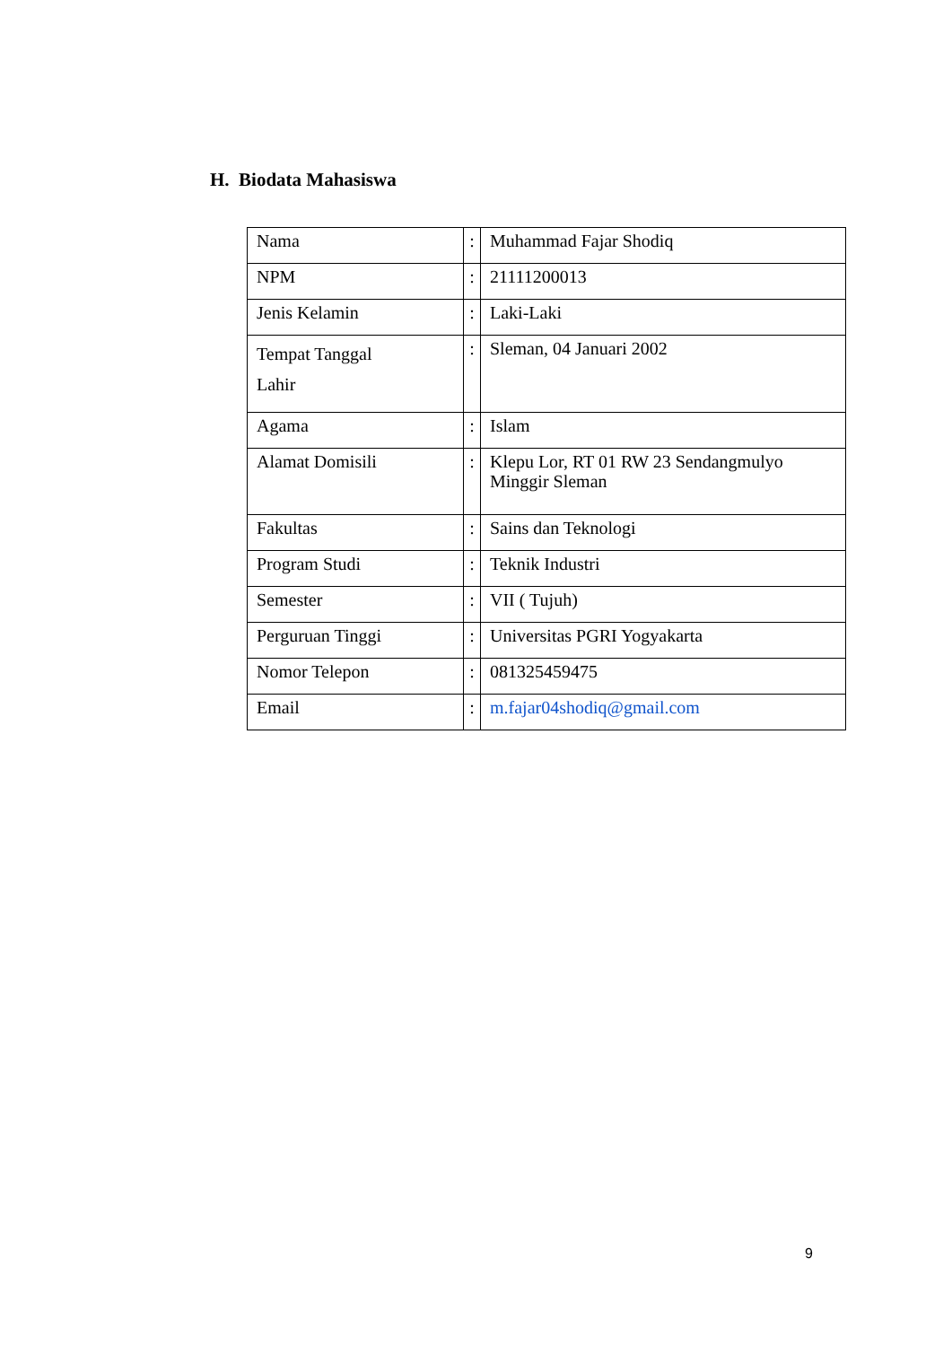H. Biodata Mahasiswa
| Nama | : | Muhammad Fajar Shodiq |
| NPM | : | 21111200013 |
| Jenis Kelamin | : | Laki-Laki |
| Tempat Tanggal Lahir | : | Sleman, 04 Januari 2002 |
| Agama | : | Islam |
| Alamat Domisili | : | Klepu Lor, RT 01 RW 23 Sendangmulyo Minggir Sleman |
| Fakultas | : | Sains dan Teknologi |
| Program Studi | : | Teknik Industri |
| Semester | : | VII ( Tujuh) |
| Perguruan Tinggi | : | Universitas PGRI Yogyakarta |
| Nomor Telepon | : | 081325459475 |
| Email | : | m.fajar04shodiq@gmail.com |
9